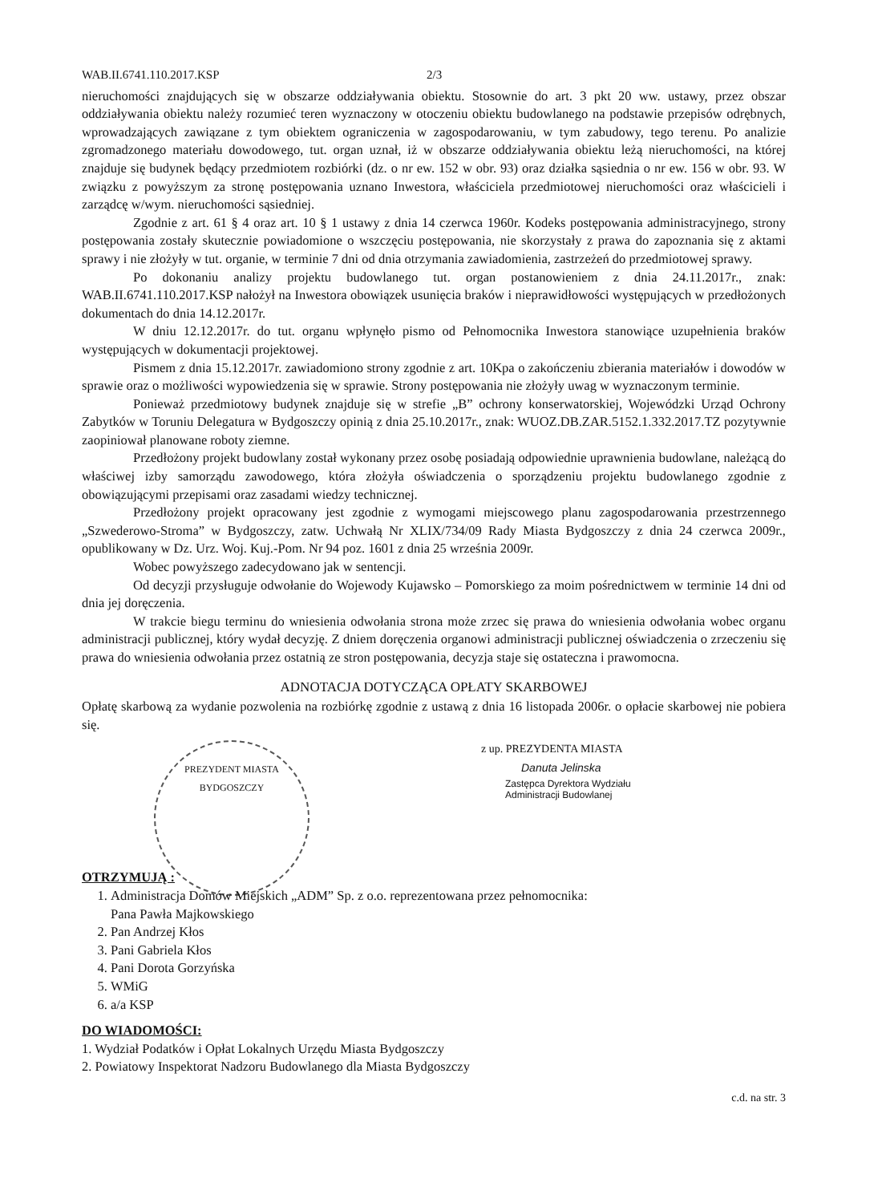WAB.II.6741.110.2017.KSP 2/3
nieruchomości znajdujących się w obszarze oddziaływania obiektu. Stosownie do art. 3 pkt 20 ww. ustawy, przez obszar oddziaływania obiektu należy rozumieć teren wyznaczony w otoczeniu obiektu budowlanego na podstawie przepisów odrębnych, wprowadzających zawiązane z tym obiektem ograniczenia w zagospodarowaniu, w tym zabudowy, tego terenu. Po analizie zgromadzonego materiału dowodowego, tut. organ uznał, iż w obszarze oddziaływania obiektu leżą nieruchomości, na której znajduje się budynek będący przedmiotem rozbiórki (dz. o nr ew. 152 w obr. 93) oraz działka sąsiednia o nr ew. 156 w obr. 93. W związku z powyższym za stronę postępowania uznano Inwestora, właściciela przedmiotowej nieruchomości oraz właścicieli i zarządcę w/wym. nieruchomości sąsiedniej.
Zgodnie z art. 61 § 4 oraz art. 10 § 1 ustawy z dnia 14 czerwca 1960r. Kodeks postępowania administracyjnego, strony postępowania zostały skutecznie powiadomione o wszczęciu postępowania, nie skorzystały z prawa do zapoznania się z aktami sprawy i nie złożyły w tut. organie, w terminie 7 dni od dnia otrzymania zawiadomienia, zastrzeżeń do przedmiotowej sprawy.
Po dokonaniu analizy projektu budowlanego tut. organ postanowieniem z dnia 24.11.2017r., znak: WAB.II.6741.110.2017.KSP nałożył na Inwestora obowiązek usunięcia braków i nieprawidłowości występujących w przedłożonych dokumentach do dnia 14.12.2017r.
W dniu 12.12.2017r. do tut. organu wpłynęło pismo od Pełnomocnika Inwestora stanowiące uzupełnienia braków występujących w dokumentacji projektowej.
Pismem z dnia 15.12.2017r. zawiadomiono strony zgodnie z art. 10Kpa o zakończeniu zbierania materiałów i dowodów w sprawie oraz o możliwości wypowiedzenia się w sprawie. Strony postępowania nie złożyły uwag w wyznaczonym terminie.
Ponieważ przedmiotowy budynek znajduje się w strefie „B” ochrony konserwatorskiej, Wojewódzki Urząd Ochrony Zabytków w Toruniu Delegatura w Bydgoszczy opinią z dnia 25.10.2017r., znak: WUOZ.DB.ZAR.5152.1.332.2017.TZ pozytywnie zaopiniował planowane roboty ziemne.
Przedłożony projekt budowlany został wykonany przez osobę posiadają odpowiednie uprawnienia budowlane, należącą do właściwej izby samorządu zawodowego, która złożyła oświadczenia o sporządzeniu projektu budowlanego zgodnie z obowiązującymi przepisami oraz zasadami wiedzy technicznej.
Przedłożony projekt opracowany jest zgodnie z wymogami miejscowego planu zagospodarowania przestrzennego „Szwederowo-Stroma” w Bydgoszczy, zatw. Uchwałą Nr XLIX/734/09 Rady Miasta Bydgoszczy z dnia 24 czerwca 2009r., opublikowany w Dz. Urz. Woj. Kuj.-Pom. Nr 94 poz. 1601 z dnia 25 września 2009r.
Wobec powyższego zadecydowano jak w sentencji.
Od decyzji przysługuje odwołanie do Wojewody Kujawsko – Pomorskiego za moim pośrednictwem w terminie 14 dni od dnia jej doręczenia.
W trakcie biegu terminu do wniesienia odwołania strona może zrzec się prawa do wniesienia odwołania wobec organu administracji publicznej, który wydał decyzję. Z dniem doręczenia organowi administracji publicznej oświadczenia o zrzeczeniu się prawa do wniesienia odwołania przez ostatnią ze stron postępowania, decyzja staje się ostateczna i prawomocna.
ADNOTACJA DOTYCZĄCA OPŁATY SKARBOWEJ
Opłatę skarbową za wydanie pozwolenia na rozbiórkę zgodnie z ustawą z dnia 16 listopada 2006r. o opłacie skarbowej nie pobiera się.
PREZYDENT MIASTA BYDGOSZCZY
z up. PREZYDENTA MIASTA
Danuta Jelinska
Zastępca Dyrektora Wydziału
Administracji Budowlanej
OTRZYMUJĄ :
1. Administracja Domów Miejskich „ADM” Sp. z o.o. reprezentowana przez pełnomocnika:
Pana Pawła Majkowskiego
2. Pan Andrzej Kłos
3. Pani Gabriela Kłos
4. Pani Dorota Gorzyńska
5. WMiG
6. a/a KSP
DO WIADOMOŚCI:
1. Wydział Podatków i Opłat Lokalnych Urzędu Miasta Bydgoszczy
2. Powiatowy Inspektorat Nadzoru Budowlanego dla Miasta Bydgoszczy
c.d. na str. 3